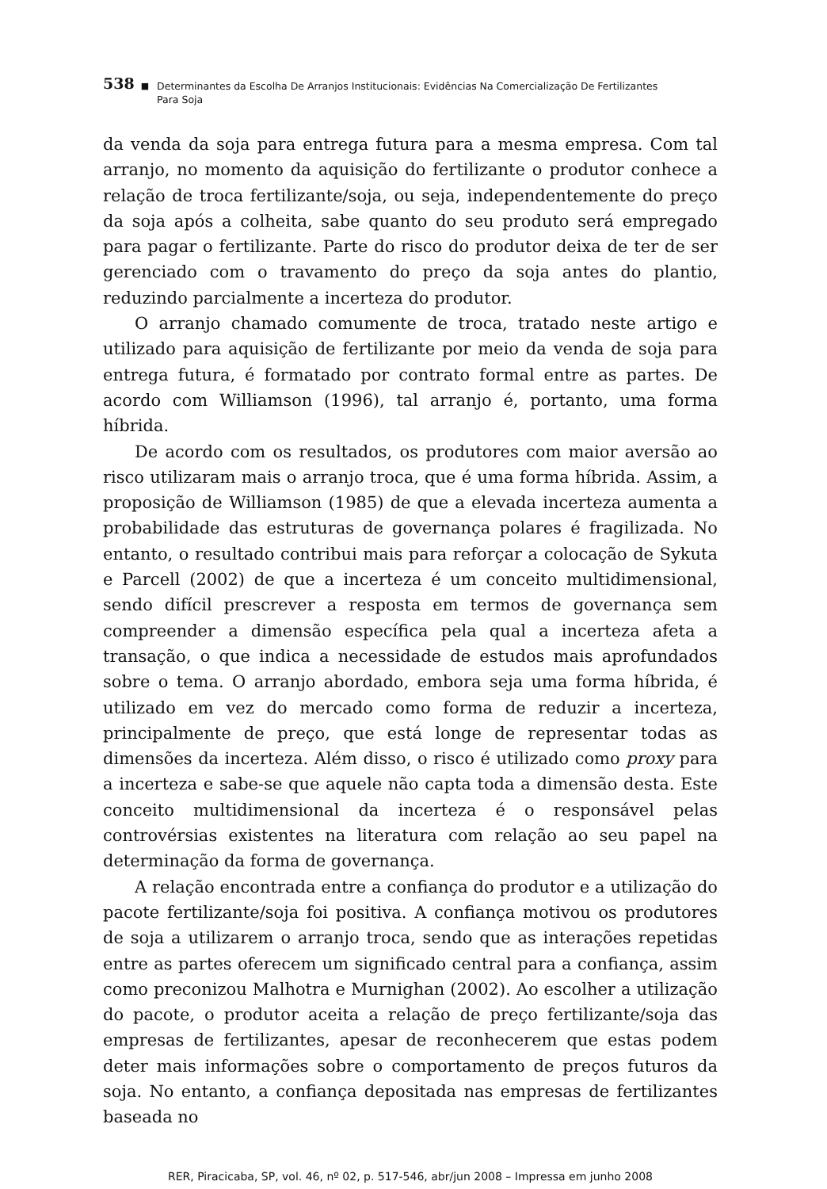538 ■ Determinantes da Escolha De Arranjos Institucionais: Evidências Na Comercialização De Fertilizantes
Para Soja
da venda da soja para entrega futura para a mesma empresa. Com tal arranjo, no momento da aquisição do fertilizante o produtor conhece a relação de troca fertilizante/soja, ou seja, independentemente do preço da soja após a colheita, sabe quanto do seu produto será empregado para pagar o fertilizante. Parte do risco do produtor deixa de ter de ser gerenciado com o travamento do preço da soja antes do plantio, reduzindo parcialmente a incerteza do produtor.
O arranjo chamado comumente de troca, tratado neste artigo e utilizado para aquisição de fertilizante por meio da venda de soja para entrega futura, é formatado por contrato formal entre as partes. De acordo com Williamson (1996), tal arranjo é, portanto, uma forma híbrida.
De acordo com os resultados, os produtores com maior aversão ao risco utilizaram mais o arranjo troca, que é uma forma híbrida. Assim, a proposição de Williamson (1985) de que a elevada incerteza aumenta a probabilidade das estruturas de governança polares é fragilizada. No entanto, o resultado contribui mais para reforçar a colocação de Sykuta e Parcell (2002) de que a incerteza é um conceito multidimensional, sendo difícil prescrever a resposta em termos de governança sem compreender a dimensão específica pela qual a incerteza afeta a transação, o que indica a necessidade de estudos mais aprofundados sobre o tema. O arranjo abordado, embora seja uma forma híbrida, é utilizado em vez do mercado como forma de reduzir a incerteza, principalmente de preço, que está longe de representar todas as dimensões da incerteza. Além disso, o risco é utilizado como proxy para a incerteza e sabe-se que aquele não capta toda a dimensão desta. Este conceito multidimensional da incerteza é o responsável pelas controvérsias existentes na literatura com relação ao seu papel na determinação da forma de governança.
A relação encontrada entre a confiança do produtor e a utilização do pacote fertilizante/soja foi positiva. A confiança motivou os produtores de soja a utilizarem o arranjo troca, sendo que as interações repetidas entre as partes oferecem um significado central para a confiança, assim como preconizou Malhotra e Murnighan (2002). Ao escolher a utilização do pacote, o produtor aceita a relação de preço fertilizante/soja das empresas de fertilizantes, apesar de reconhecerem que estas podem deter mais informações sobre o comportamento de preços futuros da soja. No entanto, a confiança depositada nas empresas de fertilizantes baseada no
RER, Piracicaba, SP, vol. 46, nº 02, p. 517-546, abr/jun 2008 – Impressa em junho 2008